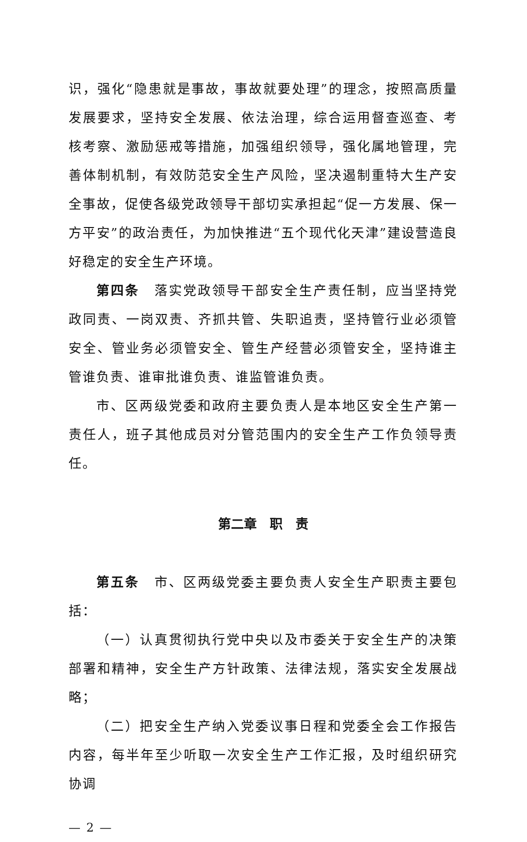识，强化“隐患就是事故，事故就要处理”的理念，按照高质量发展要求，坚持安全发展、依法治理，综合运用督查巡查、考核考察、激励惩戒等措施，加强组织领导，强化属地管理，完善体制机制，有效防范安全生产风险，坚决遏制重特大生产安全事故，促使各级党政领导干部切实承担起“促一方发展、保一方平安”的政治责任，为加快推进“五个现代化天津”建设营造良好稳定的安全生产环境。
第四条　落实党政领导干部安全生产责任制，应当坚持党政同责、一岗双责、齐抓共管、失职追责，坚持管行业必须管安全、管业务必须管安全、管生产经营必须管安全，坚持谁主管谁负责、谁审批谁负责、谁监管谁负责。
市、区两级党委和政府主要负责人是本地区安全生产第一责任人，班子其他成员对分管范围内的安全生产工作负领导责任。
第二章　职　责
第五条　市、区两级党委主要负责人安全生产职责主要包括：
（一）认真贯彻执行党中央以及市委关于安全生产的决策部署和精神，安全生产方针政策、法律法规，落实安全发展战略；
（二）把安全生产纳入党委议事日程和党委全会工作报告内容，每半年至少听取一次安全生产工作汇报，及时组织研究协调
— 2 —